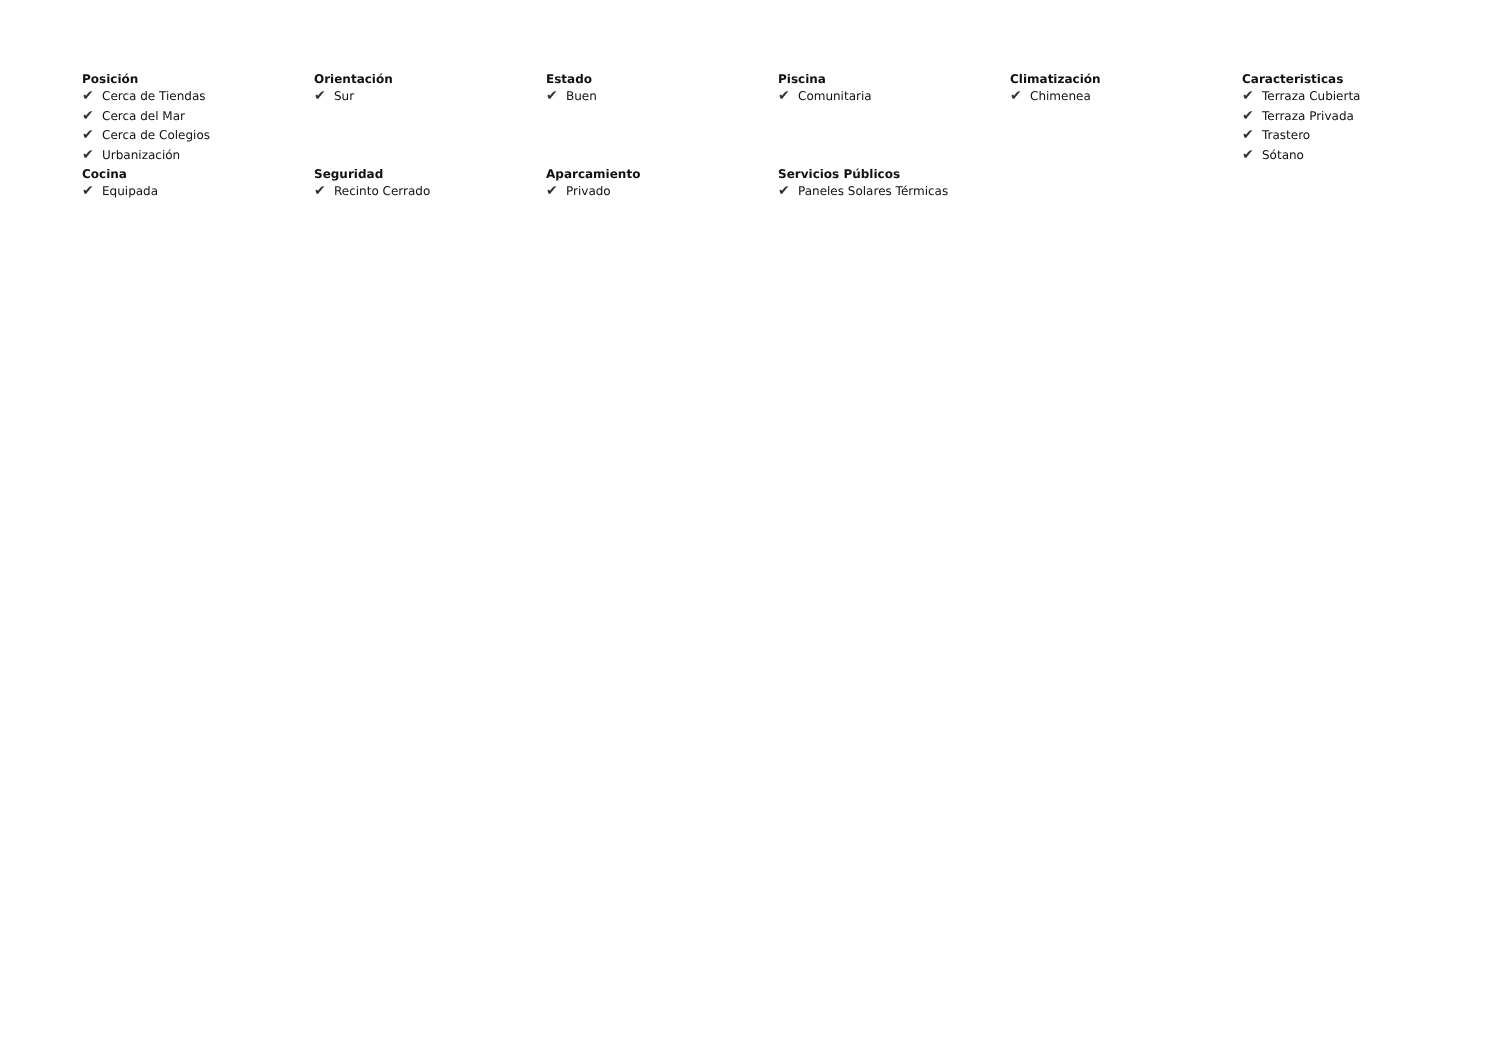Posición
✔ Cerca de Tiendas
✔ Cerca del Mar
✔ Cerca de Colegios
✔ Urbanización
Orientación
✔ Sur
Estado
✔ Buen
Piscina
✔ Comunitaria
Climatización
✔ Chimenea
Caracteristicas
✔ Terraza Cubierta
✔ Terraza Privada
✔ Trastero
✔ Sótano
Cocina
✔ Equipada
Seguridad
✔ Recinto Cerrado
Aparcamiento
✔ Privado
Servicios Públicos
✔ Paneles Solares Térmicas